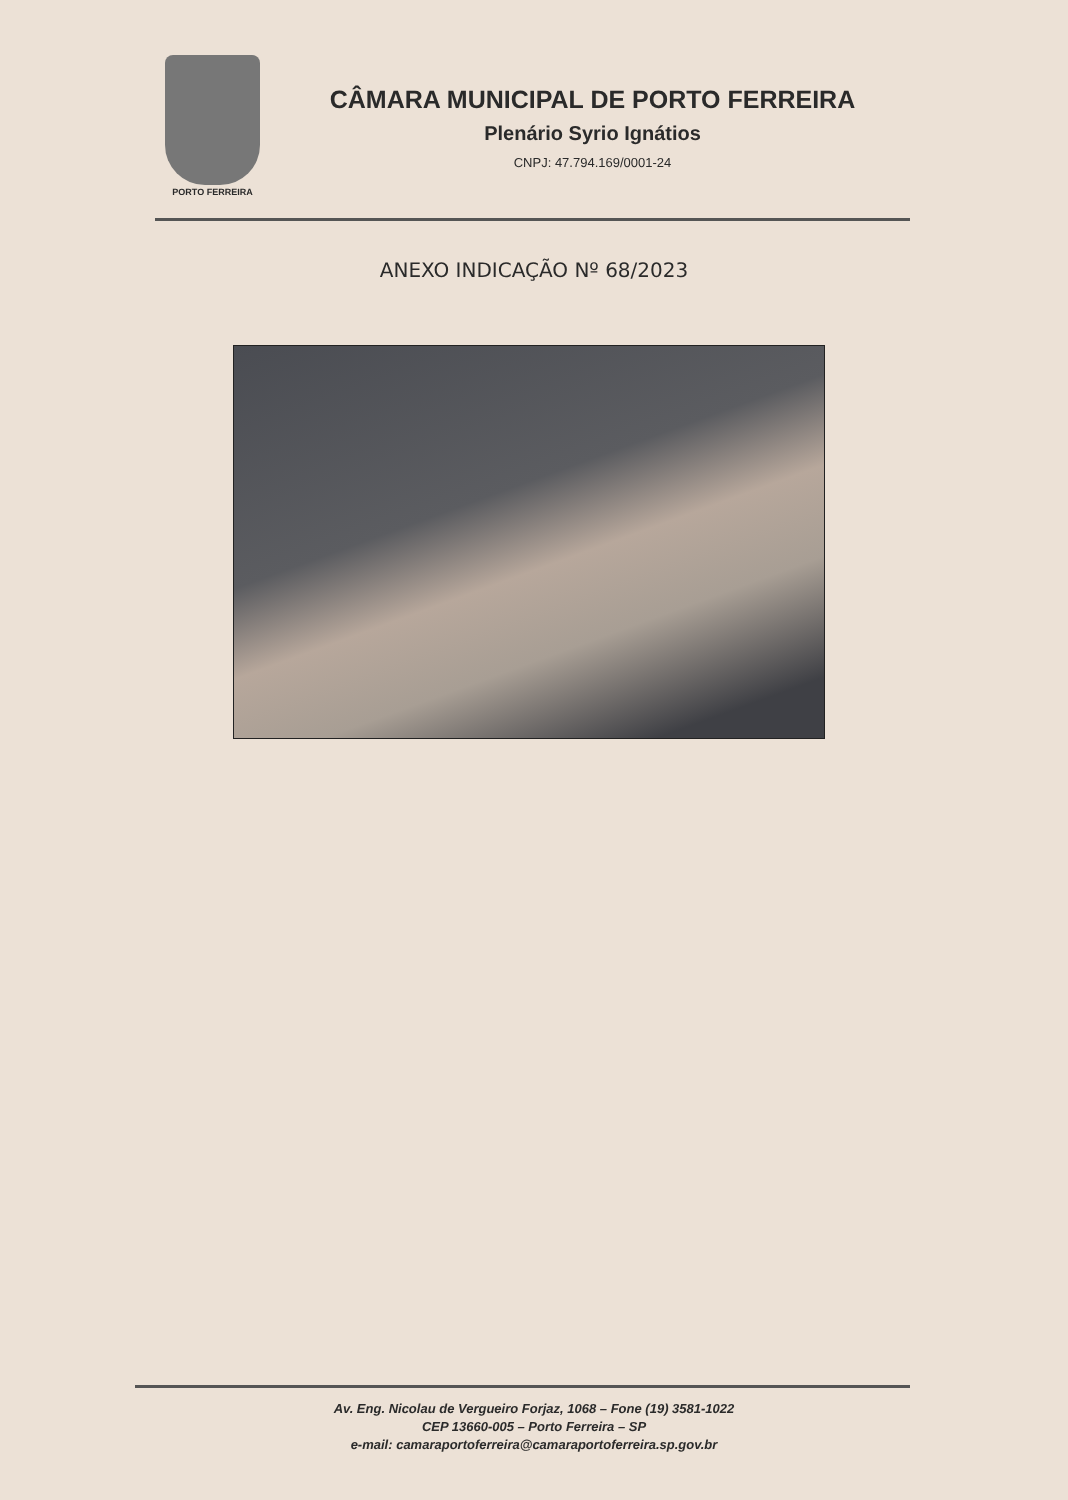PORTO FERREIRA
CÂMARA MUNICIPAL DE PORTO FERREIRA
Plenário Syrio Ignátios
CNPJ: 47.794.169/0001-24
ANEXO INDICAÇÃO Nº 68/2023
Av. Eng. Nicolau de Vergueiro Forjaz, 1068 – Fone (19) 3581-1022
CEP 13660-005 – Porto Ferreira – SP
e-mail: camaraportoferreira@camaraportoferreira.sp.gov.br